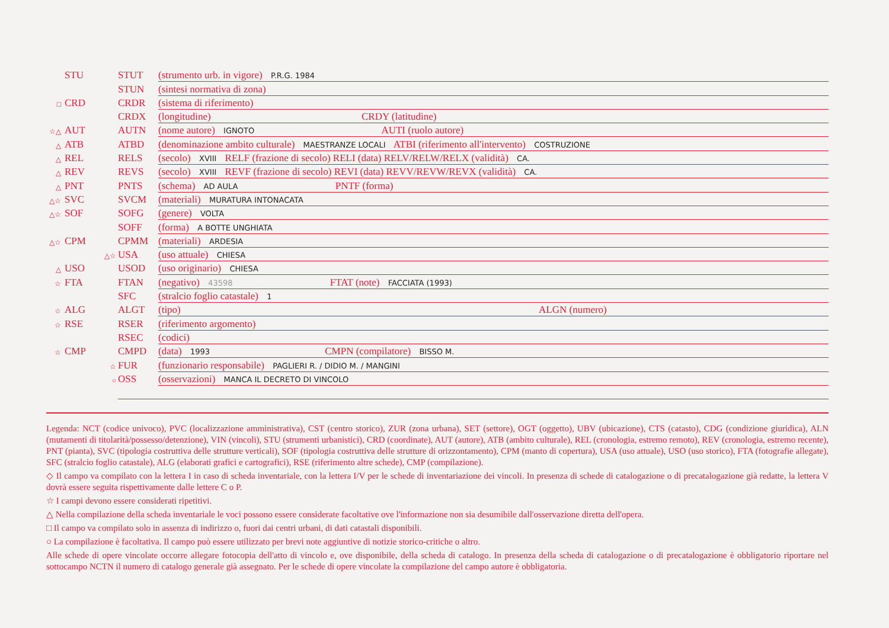STU STUT (strumento urb. in vigore) P.R.G. 1984
STUN (sintesi normativa di zona)
□ CRD CRDR (sistema di riferimento)
CRDX (longitudine) CRDY (latitudine)
☆△ AUT AUTN (nome autore) IGNOTO AUTI (ruolo autore)
△ ATB ATBD (denominazione ambito culturale) MAESTRANZE LOCALI ATBI (riferimento all'intervento) COSTRUZIONE
△ REL RELS (secolo) XVIII RELF (frazione di secolo) RELI (data) RELV/RELW/RELX (validità) CA.
△ REV REVS (secolo) XVIII REVF (frazione di secolo) REVI (data) REVV/REVW/REVX (validità) CA.
△ PNT PNTS (schema) AD AULA PNTF (forma)
△☆ SVC SVCM (materiali) MURATURA INTONACATA
△☆ SOF SOFG (genere) VOLTA
SOFF (forma) A BOTTE UNGHIATA
△☆ CPM CPMM (materiali) ARDESIA
△☆ USA (uso attuale) CHIESA
△ USO USOD (uso originario) CHIESA
☆ FTA FTAN (negativo) 43598 FTAT (note) FACCIATA (1993)
SFC (stralcio foglio catastale) 1
☆ ALG ALGT (tipo) ALGN (numero)
☆ RSE RSER (riferimento argomento)
RSEC (codici)
☆ CMP CMPD (data) 1993 CMPN (compilatore) BISSO M.
☆ FUR (funzionario responsabile) PAGLIERI R. / DIDIO M. / MANGINI
○ OSS (osservazioni) MANCA IL DECRETO DI VINCOLO
Legenda: NCT (codice univoco), PVC (localizzazione amministrativa), CST (centro storico), ZUR (zona urbana), SET (settore), OGT (oggetto), UBV (ubicazione), CTS (catasto), CDG (condizione giuridica), ALN (mutamenti di titolarità/possesso/detenzione), VIN (vincoli), STU (strumenti urbanistici), CRD (coordinate), AUT (autore), ATB (ambito culturale), REL (cronologia, estremo remoto), REV (cronologia, estremo recente), PNT (pianta), SVC (tipologia costruttiva delle strutture verticali), SOF (tipologia costruttiva delle strutture di orizzontamento), CPM (manto di copertura), USA (uso attuale), USO (uso storico), FTA (fotografie allegate), SFC (stralcio foglio catastale), ALG (elaborati grafici e cartografici), RSE (riferimento altre schede), CMP (compilazione).
◇ Il campo va compilato con la lettera I in caso di scheda inventariale, con la lettera I/V per le schede di inventariazione dei vincoli. In presenza di schede di catalogazione o di precatalogazione già redatte, la lettera V dovrà essere seguita rispettivamente dalle lettere C o P.
☆ I campi devono essere considerati ripetitivi.
△ Nella compilazione della scheda inventariale le voci possono essere considerate facoltative ove l'informazione non sia desumibile dall'osservazione diretta dell'opera.
□ Il campo va compilato solo in assenza di indirizzo o, fuori dai centri urbani, di dati catastali disponibili.
○ La compilazione è facoltativa. Il campo può essere utilizzato per brevi note aggiuntive di notizie storico-critiche o altro.
Alle schede di opere vincolate occorre allegare fotocopia dell'atto di vincolo e, ove disponibile, della scheda di catalogo. In presenza della scheda di catalogazione o di precatalogazione è obbligatorio riportare nel sottocampo NCTN il numero di catalogo generale già assegnato. Per le schede di opere vincolate la compilazione del campo autore è obbligatoria.